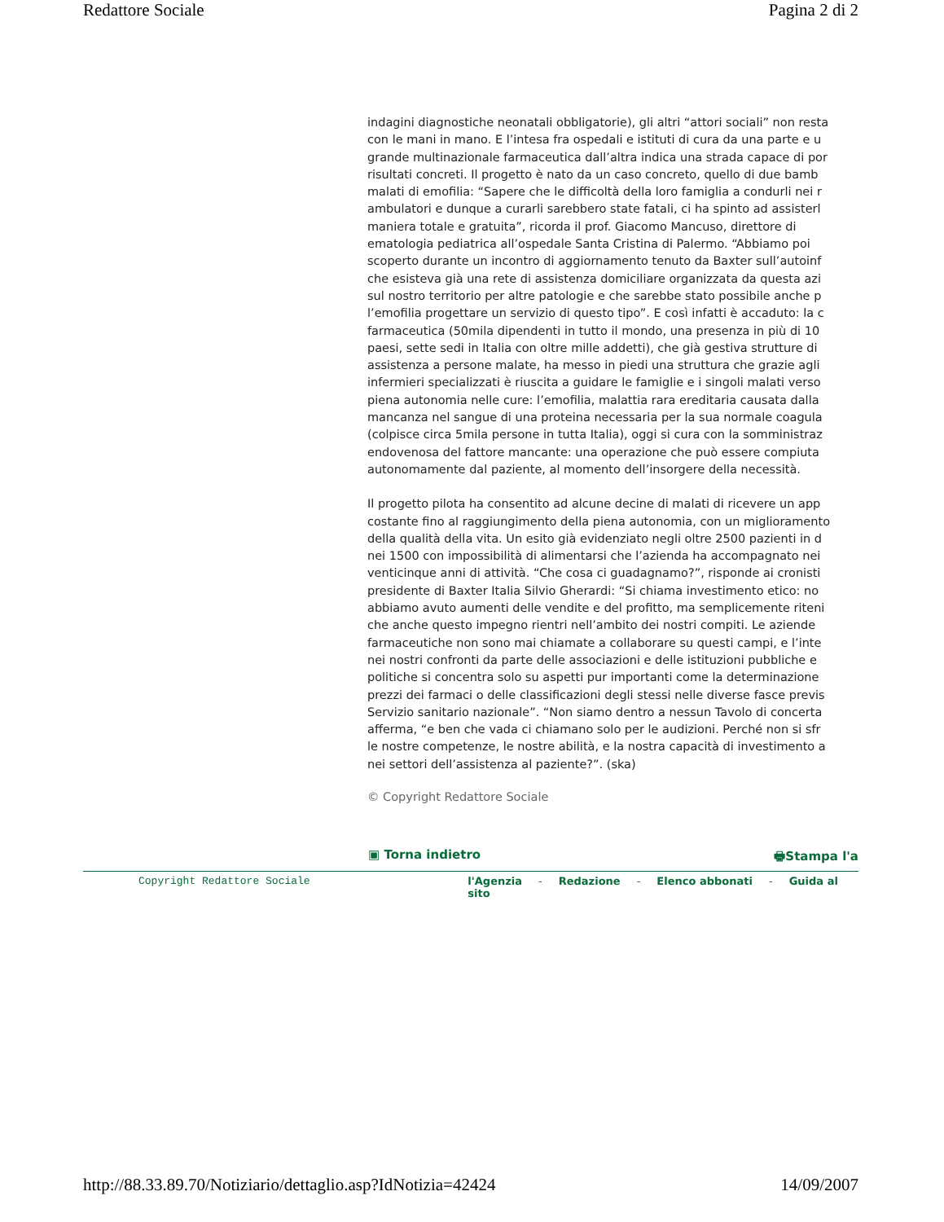Redattore Sociale Pagina 2 di 2
indagini diagnostiche neonatali obbligatorie), gli altri “attori sociali” non resta
con le mani in mano. E l’intesa fra ospedali e istituti di cura da una parte e u
grande multinazionale farmaceutica dall’altra indica una strada capace di por
risultati concreti. Il progetto è nato da un caso concreto, quello di due bamb
malati di emofilia: “Sapere che le difficoltà della loro famiglia a condurli nei r
ambulatori e dunque a curarli sarebbero state fatali, ci ha spinto ad assisterl
maniera totale e gratuita”, ricorda il prof. Giacomo Mancuso, direttore di
ematologia pediatrica all’ospedale Santa Cristina di Palermo. “Abbiamo poi
scoperto durante un incontro di aggiornamento tenuto da Baxter sull’autoinf
che esisteva già una rete di assistenza domiciliare organizzata da questa azi
sul nostro territorio per altre patologie e che sarebbe stato possibile anche p
l’emofilia progettare un servizio di questo tipo”. E così infatti è accaduto: la c
farmaceutica (50mila dipendenti in tutto il mondo, una presenza in più di 10
paesi, sette sedi in Italia con oltre mille addetti), che già gestiva strutture di
assistenza a persone malate, ha messo in piedi una struttura che grazie agli
infermieri specializzati è riuscita a guidare le famiglie e i singoli malati verso
piena autonomia nelle cure: l’emofilia, malattia rara ereditaria causata dalla
mancanza nel sangue di una proteina necessaria per la sua normale coagula
(colpisce circa 5mila persone in tutta Italia), oggi si cura con la somministraz
endovenosa del fattore mancante: una operazione che può essere compiuta
autonomamente dal paziente, al momento dell’insorgere della necessità.
Il progetto pilota ha consentito ad alcune decine di malati di ricevere un app
costante fino al raggiungimento della piena autonomia, con un miglioramento
della qualità della vita. Un esito già evidenziato negli oltre 2500 pazienti in d
nei 1500 con impossibilità di alimentarsi che l’azienda ha accompagnato nei
venticinque anni di attività. “Che cosa ci guadagnamo?”, risponde ai cronisti
presidente di Baxter Italia Silvio Gherardi: “Si chiama investimento etico: no
abbiamo avuto aumenti delle vendite e del profitto, ma semplicemente riteni
che anche questo impegno rientri nell’ambito dei nostri compiti. Le aziende
farmaceutiche non sono mai chiamate a collaborare su questi campi, e l’inte
nei nostri confronti da parte delle associazioni e delle istituzioni pubbliche e
politiche si concentra solo su aspetti pur importanti come la determinazione
prezzi dei farmaci o delle classificazioni degli stessi nelle diverse fasce previs
Servizio sanitario nazionale”. “Non siamo dentro a nessun Tavolo di concerta
afferma, “e ben che vada ci chiamano solo per le audizioni. Perché non si sfr
le nostre competenze, le nostre abilità, e la nostra capacità di investimento a
nei settori dell’assistenza al paziente?”. (ska)
© Copyright Redattore Sociale
▣ Torna indietro 🖶Stampa l'a
Copyright Redattore Sociale l'Agenzia - Redazione - Elenco abbonati - Guida al sito
http://88.33.89.70/Notiziario/dettaglio.asp?IdNotizia=42424 14/09/2007